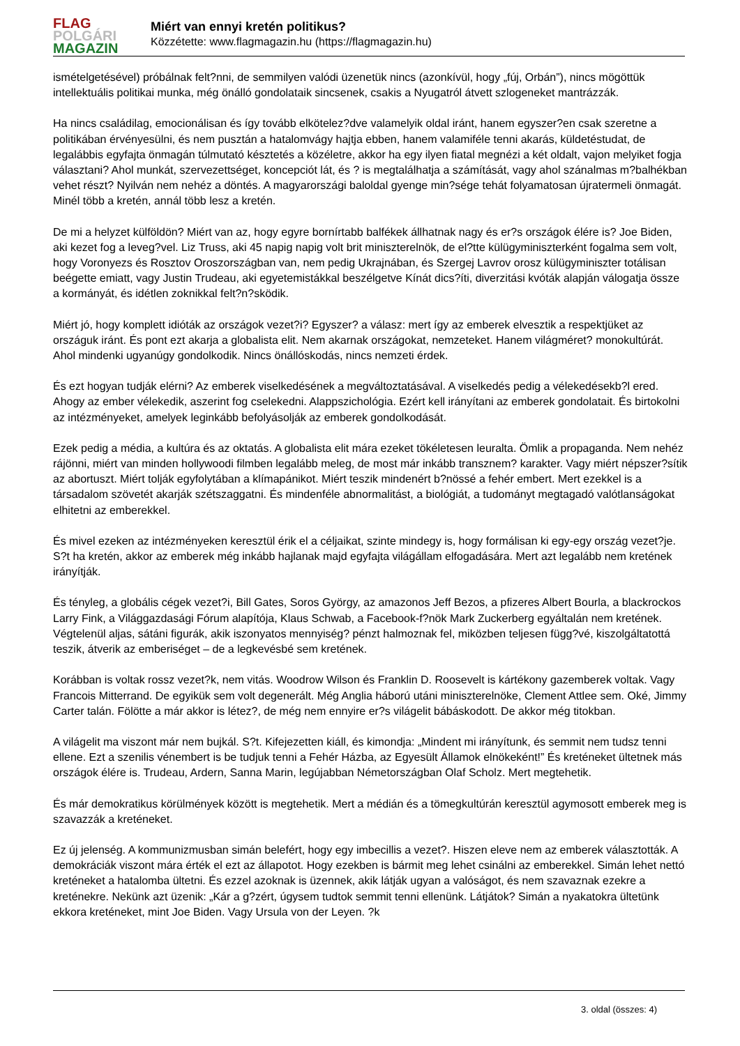FLAG
POLGÁRI
MAGAZIN
Miért van ennyi kretén politikus?
Közzétette: www.flagmagazin.hu (https://flagmagazin.hu)
ismételgetésével) próbálnak felt?nni, de semmilyen valódi üzenetük nincs (azonkívül, hogy „fúj, Orbán”), nincs mögöttük intellektuális politikai munka, még önálló gondolataik sincsenek, csakis a Nyugatról átvett szlogeneket mantrázzák.
Ha nincs családilag, emocionálisan és így tovább elkötelez?dve valamelyik oldal iránt, hanem egyszer?en csak szeretne a politikában érvényesülni, és nem pusztán a hatalomvágy hajtja ebben, hanem valamiféle tenni akarás, küldetéstudat, de legalábbis egyfajta önmagán túlmutató késztetés a közéletre, akkor ha egy ilyen fiatal megnézi a két oldalt, vajon melyiket fogja választani? Ahol munkát, szervezettséget, koncepciót lát, és ? is megtalálhatja a számítását, vagy ahol szánalmas m?balhékban vehet részt? Nyilván nem nehéz a döntés. A magyarországi baloldal gyenge min?sége tehát folyamatosan újratermeli önmagát. Minél több a kretén, annál több lesz a kretén.
De mi a helyzet külföldön? Miért van az, hogy egyre bornírtabb balfékek állhatnak nagy és er?s országok élére is? Joe Biden, aki kezet fog a leveg?vel. Liz Truss, aki 45 napig napig volt brit miniszterelnök, de el?tte külügyminiszterként fogalma sem volt, hogy Voronyezs és Rosztov Oroszországban van, nem pedig Ukrajnában, és Szergej Lavrov orosz külügyminiszter totálisan beégette emiatt, vagy Justin Trudeau, aki egyetemistákkal beszélgetve Kínát dics?íti, diverzitási kvóták alapján válogatja össze a kormányát, és idétlen zoknikkal felt?n?sködik.
Miért jó, hogy komplett idióták az országok vezet?i? Egyszer? a válasz: mert így az emberek elvesztik a respektjüket az országuk iránt. És pont ezt akarja a globalista elit. Nem akarnak országokat, nemzeteket. Hanem világméret? monokultúrát. Ahol mindenki ugyanúgy gondolkodik. Nincs önállóskodás, nincs nemzeti érdek.
És ezt hogyan tudják elérni? Az emberek viselkedésének a megváltoztatásával. A viselkedés pedig a vélekedésekb?l ered. Ahogy az ember vélekedik, aszerint fog cselekedni. Alappszichológia. Ezért kell irányítani az emberek gondolatait. És birtokolni az intézményeket, amelyek leginkább befolyásolják az emberek gondolkodását.
Ezek pedig a média, a kultúra és az oktatás. A globalista elit mára ezeket tökéletesen leuralta. Ömlik a propaganda. Nem nehéz rájönni, miért van minden hollywoodi filmben legalább meleg, de most már inkább transznem? karakter. Vagy miért népszer?sítik az abortuszt. Miért tolják egyfolytában a klímapánikot. Miért teszik mindenért b?nössé a fehér embert. Mert ezekkel is a társadalom szövetét akarják szétszaggatni. És mindenféle abnormalitást, a biológiát, a tudományt megtagadó valótlanságokat elhitetni az emberekkel.
És mivel ezeken az intézményeken keresztül érik el a céljaikat, szinte mindegy is, hogy formálisan ki egy-egy ország vezet?je. S?t ha kretén, akkor az emberek még inkább hajlanak majd egyfajta világállam elfogadására. Mert azt legalább nem kretének irányítják.
És tényleg, a globális cégek vezet?i, Bill Gates, Soros György, az amazonos Jeff Bezos, a pfizeres Albert Bourla, a blackrockos Larry Fink, a Világgazdasági Fórum alapítója, Klaus Schwab, a Facebook-f?nök Mark Zuckerberg egyáltalán nem kretének. Végtelenül aljas, sátáni figurák, akik iszonyatos mennyiség? pénzt halmoznak fel, miközben teljesen függ?vé, kiszolgáltatottá teszik, átverik az emberiséget – de a legkevésbé sem kretének.
Korábban is voltak rossz vezet?k, nem vitás. Woodrow Wilson és Franklin D. Roosevelt is kártékony gazemberek voltak. Vagy Francois Mitterrand. De egyikük sem volt degenerált. Még Anglia háború utáni miniszterelnöke, Clement Attlee sem. Oké, Jimmy Carter talán. Fölötte a már akkor is létez?, de még nem ennyire er?s világelit bábáskodott. De akkor még titokban.
A világelit ma viszont már nem bujkál. S?t. Kifejezetten kiáll, és kimondja: „Mindent mi irányítunk, és semmit nem tudsz tenni ellene. Ezt a szenilis vénembert is be tudjuk tenni a Fehér Házba, az Egyesült Államok elnökeként!” És kreténeket ültetnek más országok élére is. Trudeau, Ardern, Sanna Marin, legújabban Németországban Olaf Scholz. Mert megtehetik.
És már demokratikus körülmények között is megtehetik. Mert a médián és a tömegkultúrán keresztül agymosott emberek meg is szavazzák a kreténeket.
Ez új jelenség. A kommunizmusban simán belefért, hogy egy imbecillis a vezet?. Hiszen eleve nem az emberek választották. A demokráciák viszont mára érték el ezt az állapotot. Hogy ezekben is bármit meg lehet csinálni az emberekkel. Simán lehet nettó kreténeket a hatalomba ültetni. És ezzel azoknak is üzennek, akik látják ugyan a valóságot, és nem szavaznak ezekre a kretének­re. Nekünk azt üzenik: „Kár a g?zért, úgysem tudtok semmit tenni ellenünk. Látjátok? Simán a nyakatokra ültetünk ekkora kreténeket, mint Joe Biden. Vagy Ursula von der Leyen. ?k
3. oldal (összes: 4)